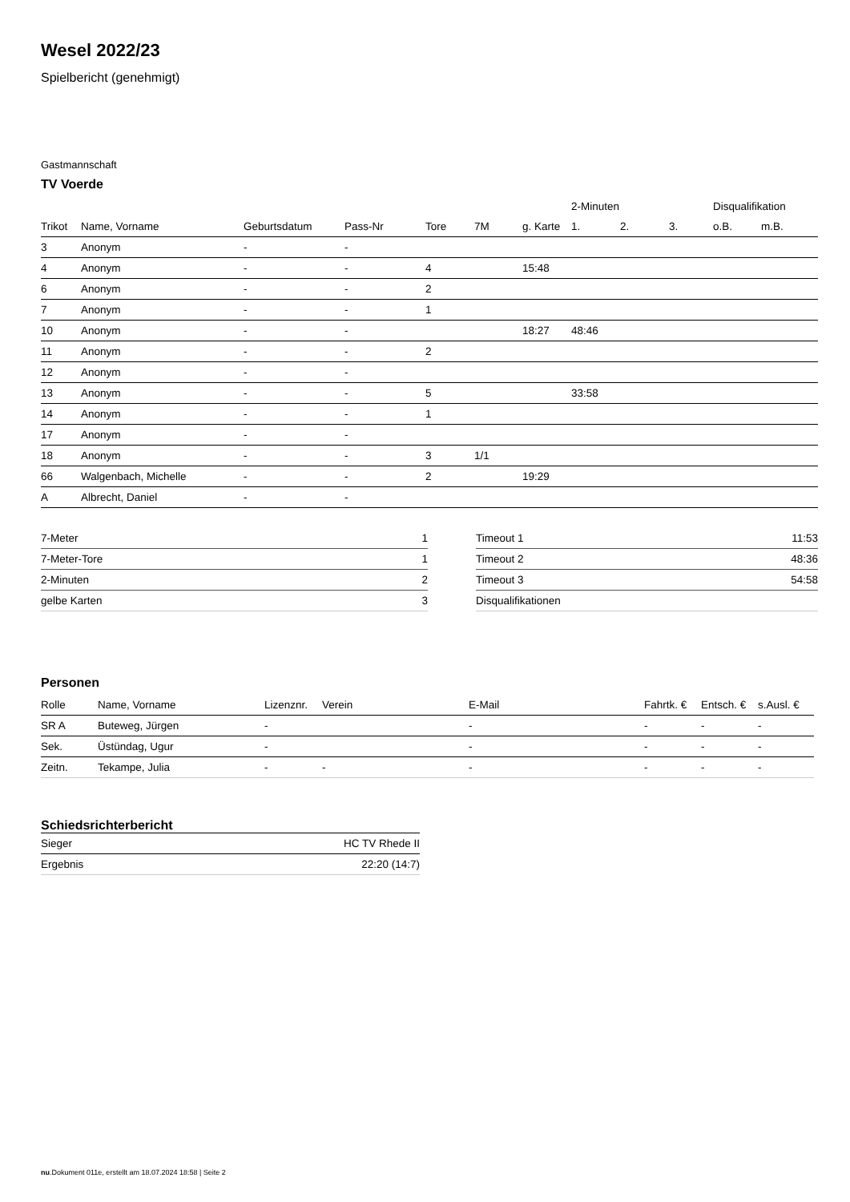Wesel 2022/23
Spielbericht (genehmigt)
Gastmannschaft
TV Voerde
| | | | | | | | 2-Minuten | | | Disqualifikation | |
| --- | --- | --- | --- | --- | --- | --- | --- | --- | --- | --- | --- |
| Trikot | Name, Vorname | Geburtsdatum | Pass-Nr | Tore | 7M | g. Karte | 1. | 2. | 3. | o.B. | m.B. |
| 3 | Anonym | - | - | | | | | | | | |
| 4 | Anonym | - | - | 4 | | 15:48 | | | | | |
| 6 | Anonym | - | - | 2 | | | | | | | |
| 7 | Anonym | - | - | 1 | | | | | | | |
| 10 | Anonym | - | - | | | 18:27 | 48:46 | | | | |
| 11 | Anonym | - | - | 2 | | | | | | | |
| 12 | Anonym | - | - | | | | | | | | |
| 13 | Anonym | - | - | 5 | | | 33:58 | | | | |
| 14 | Anonym | - | - | 1 | | | | | | | |
| 17 | Anonym | - | - | | | | | | | | |
| 18 | Anonym | - | - | 3 | 1/1 | | | | | | |
| 66 | Walgenbach, Michelle | - | - | 2 | | 19:29 | | | | | |
| A | Albrecht, Daniel | - | - | | | | | | | | |
| 7-Meter | 1 |
| 7-Meter-Tore | 1 |
| 2-Minuten | 2 |
| gelbe Karten | 3 |
| Timeout 1 | 11:53 |
| Timeout 2 | 48:36 |
| Timeout 3 | 54:58 |
| Disqualifikationen | |
Personen
| Rolle | Name, Vorname | Lizenznr. | Verein | E-Mail | Fahrtk. € | Entsch. € | s.Ausl. € |
| --- | --- | --- | --- | --- | --- | --- | --- |
| SR A | Buteweg, Jürgen | - | | - | - | - | - |
| Sek. | Üstündag, Ugur | - | | - | - | - | - |
| Zeitn. | Tekampe, Julia | - | - | - | - | - | - |
Schiedsrichterbericht
| Sieger | HC TV Rhede II |
| Ergebnis | 22:20 (14:7) |
nu.Dokument 011e, erstellt am 18.07.2024 18:58 | Seite 2